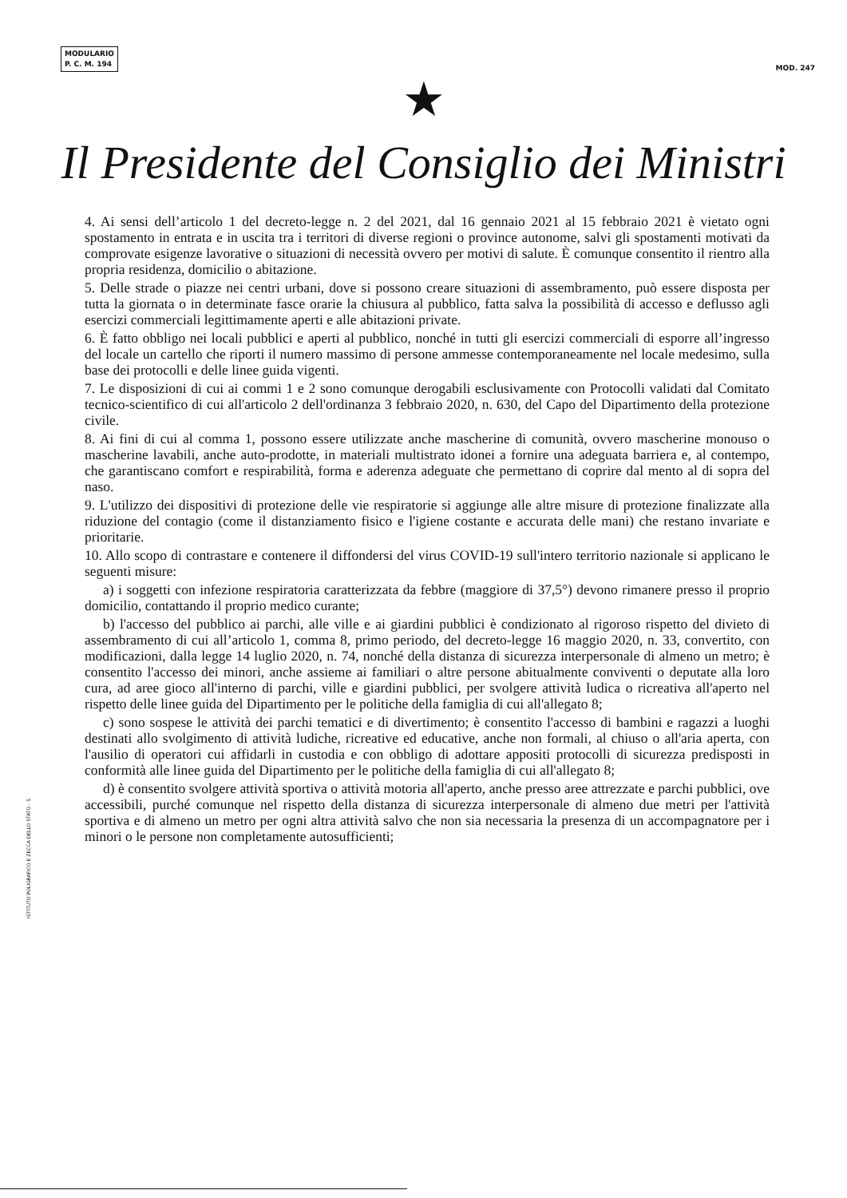MODULARIO
P. C. M. 194
MOD. 247
★
Il Presidente del Consiglio dei Ministri
4. Ai sensi dell’articolo 1 del decreto-legge n. 2 del 2021, dal 16 gennaio 2021 al 15 febbraio 2021 è vietato ogni spostamento in entrata e in uscita tra i territori di diverse regioni o province autonome, salvi gli spostamenti motivati da comprovate esigenze lavorative o situazioni di necessità ovvero per motivi di salute. È comunque consentito il rientro alla propria residenza, domicilio o abitazione.
5. Delle strade o piazze nei centri urbani, dove si possono creare situazioni di assembramento, può essere disposta per tutta la giornata o in determinate fasce orarie la chiusura al pubblico, fatta salva la possibilità di accesso e deflusso agli esercizi commerciali legittimamente aperti e alle abitazioni private.
6. È fatto obbligo nei locali pubblici e aperti al pubblico, nonché in tutti gli esercizi commerciali di esporre all’ingresso del locale un cartello che riporti il numero massimo di persone ammesse contemporaneamente nel locale medesimo, sulla base dei protocolli e delle linee guida vigenti.
7. Le disposizioni di cui ai commi 1 e 2 sono comunque derogabili esclusivamente con Protocolli validati dal Comitato tecnico-scientifico di cui all'articolo 2 dell'ordinanza 3 febbraio 2020, n. 630, del Capo del Dipartimento della protezione civile.
8. Ai fini di cui al comma 1, possono essere utilizzate anche mascherine di comunità, ovvero mascherine monouso o mascherine lavabili, anche auto-prodotte, in materiali multistrato idonei a fornire una adeguata barriera e, al contempo, che garantiscano comfort e respirabilità, forma e aderenza adeguate che permettano di coprire dal mento al di sopra del naso.
9. L'utilizzo dei dispositivi di protezione delle vie respiratorie si aggiunge alle altre misure di protezione finalizzate alla riduzione del contagio (come il distanziamento fisico e l'igiene costante e accurata delle mani) che restano invariate e prioritarie.
10. Allo scopo di contrastare e contenere il diffondersi del virus COVID-19 sull'intero territorio nazionale si applicano le seguenti misure:
a) i soggetti con infezione respiratoria caratterizzata da febbre (maggiore di 37,5°) devono rimanere presso il proprio domicilio, contattando il proprio medico curante;
b) l'accesso del pubblico ai parchi, alle ville e ai giardini pubblici è condizionato al rigoroso rispetto del divieto di assembramento di cui all’articolo 1, comma 8, primo periodo, del decreto-legge 16 maggio 2020, n. 33, convertito, con modificazioni, dalla legge 14 luglio 2020, n. 74, nonché della distanza di sicurezza interpersonale di almeno un metro; è consentito l'accesso dei minori, anche assieme ai familiari o altre persone abitualmente conviventi o deputate alla loro cura, ad aree gioco all'interno di parchi, ville e giardini pubblici, per svolgere attività ludica o ricreativa all'aperto nel rispetto delle linee guida del Dipartimento per le politiche della famiglia di cui all'allegato 8;
c) sono sospese le attività dei parchi tematici e di divertimento; è consentito l'accesso di bambini e ragazzi a luoghi destinati allo svolgimento di attività ludiche, ricreative ed educative, anche non formali, al chiuso o all'aria aperta, con l'ausilio di operatori cui affidarli in custodia e con obbligo di adottare appositi protocolli di sicurezza predisposti in conformità alle linee guida del Dipartimento per le politiche della famiglia di cui all'allegato 8;
d) è consentito svolgere attività sportiva o attività motoria all'aperto, anche presso aree attrezzate e parchi pubblici, ove accessibili, purché comunque nel rispetto della distanza di sicurezza interpersonale di almeno due metri per l'attività sportiva e di almeno un metro per ogni altra attività salvo che non sia necessaria la presenza di un accompagnatore per i minori o le persone non completamente autosufficienti;
ISTITUTO POLIGRAFICO E ZECCA DELLO STATO - S